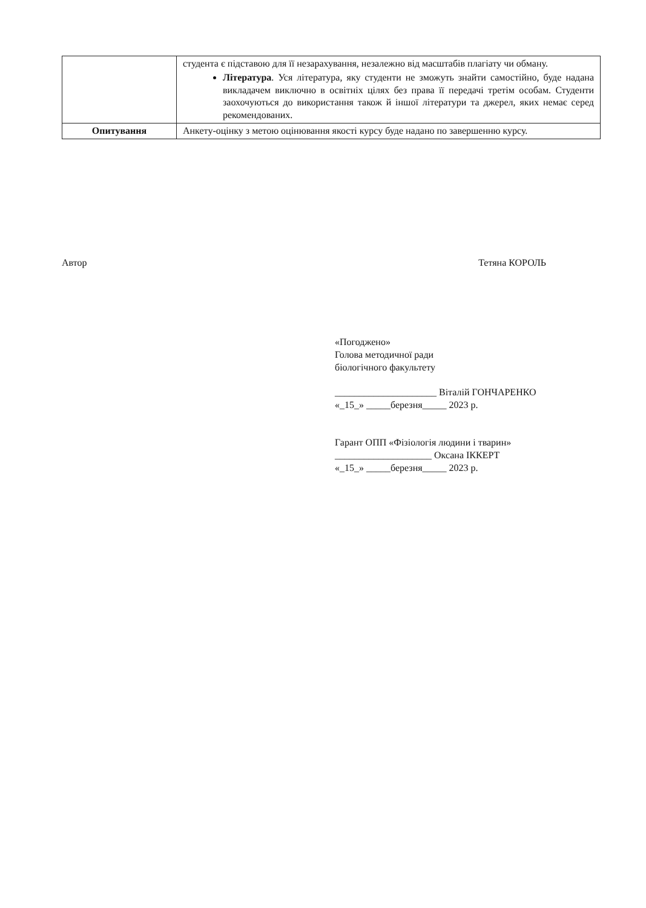| | студента є підставою для її незарахування, незалежно від масштабів плагіату чи обману. Література . Уся література, яку студенти не зможуть знайти самостійно, буде надана викладачем виключно в освітніх цілях без права її передачі третім особам. Студенти заохочуються до використання також й іншої літератури та джерел, яких немає серед рекомендованих. |
| Опитування | Анкету-оцінку з метою оцінювання якості курсу буде надано по завершенню курсу. |
Автор Тетяна КОРОЛЬ
«Погоджено»
Голова методичної ради
біологічного факультету
_____________________ Віталій ГОНЧАРЕНКО
«_15_» _____березня_____ 2023 р.
Гарант ОПП «Фізіологія людини і тварин»
____________________ Оксана ІККЕРТ
«_15_» _____березня_____ 2023 р.